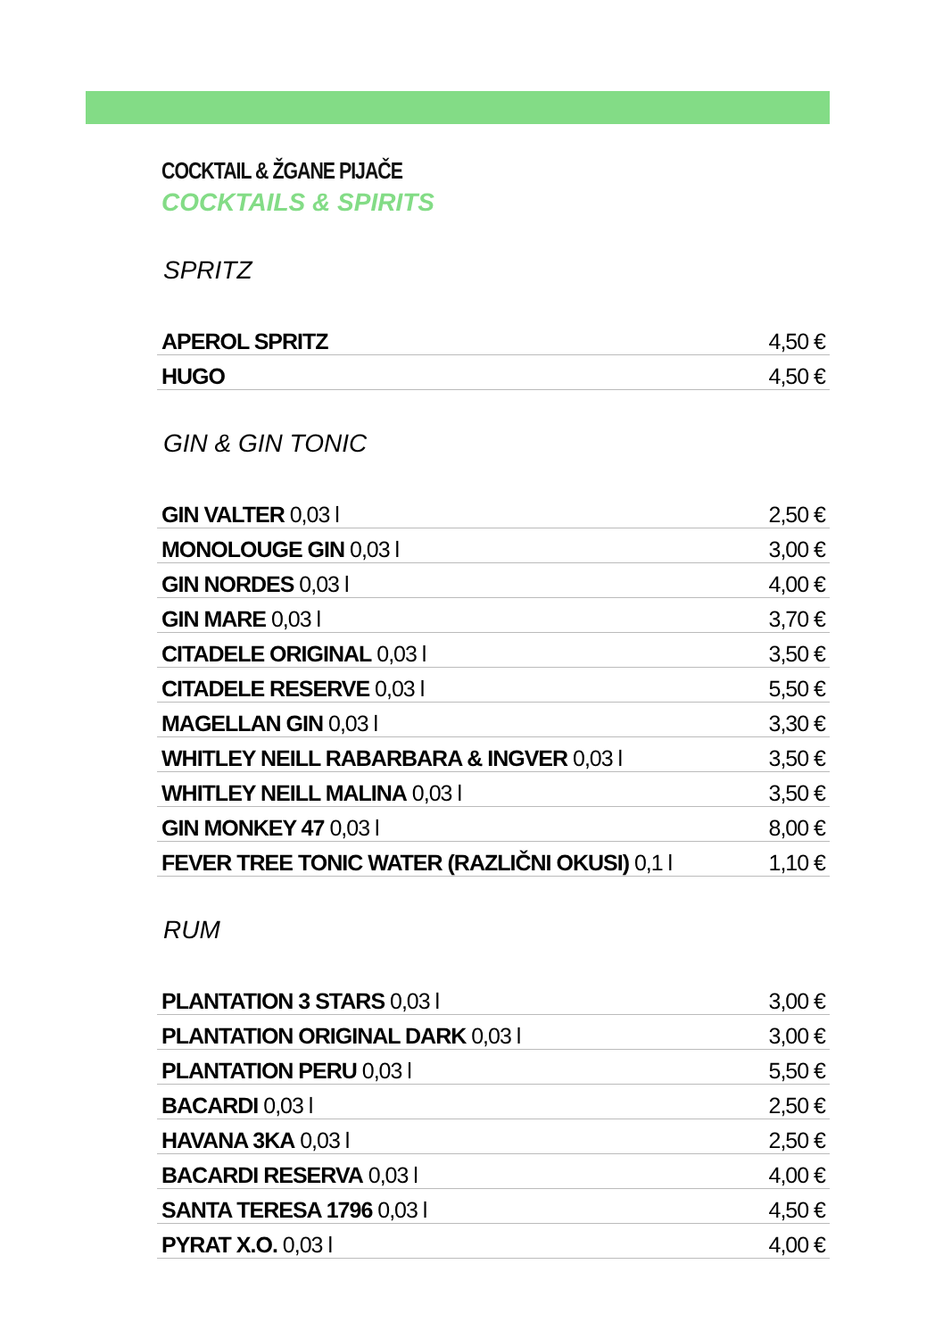COCKTAIL & ŽGANE PIJAČE
COCKTAILS & SPIRITS
SPRITZ
| APEROL SPRITZ | 4,50 € |
| HUGO | 4,50 € |
GIN & GIN TONIC
| GIN VALTER 0,03 l | 2,50 € |
| MONOLOUGE GIN 0,03 l | 3,00 € |
| GIN NORDES 0,03 l | 4,00 € |
| GIN MARE 0,03 l | 3,70 € |
| CITADELE ORIGINAL 0,03 l | 3,50 € |
| CITADELE RESERVE 0,03 l | 5,50 € |
| MAGELLAN GIN 0,03 l | 3,30 € |
| WHITLEY NEILL RABARBARA & INGVER 0,03 l | 3,50 € |
| WHITLEY NEILL MALINA 0,03 l | 3,50 € |
| GIN MONKEY 47 0,03 l | 8,00 € |
| FEVER TREE TONIC WATER (RAZLIČNI OKUSI) 0,1 l | 1,10 € |
RUM
| PLANTATION 3 STARS 0,03 l | 3,00 € |
| PLANTATION ORIGINAL DARK 0,03 l | 3,00 € |
| PLANTATION PERU 0,03 l | 5,50 € |
| BACARDI 0,03 l | 2,50 € |
| HAVANA 3KA 0,03 l | 2,50 € |
| BACARDI RESERVA 0,03 l | 4,00 € |
| SANTA TERESA 1796 0,03 l | 4,50 € |
| PYRAT X.O. 0,03 l | 4,00 € |